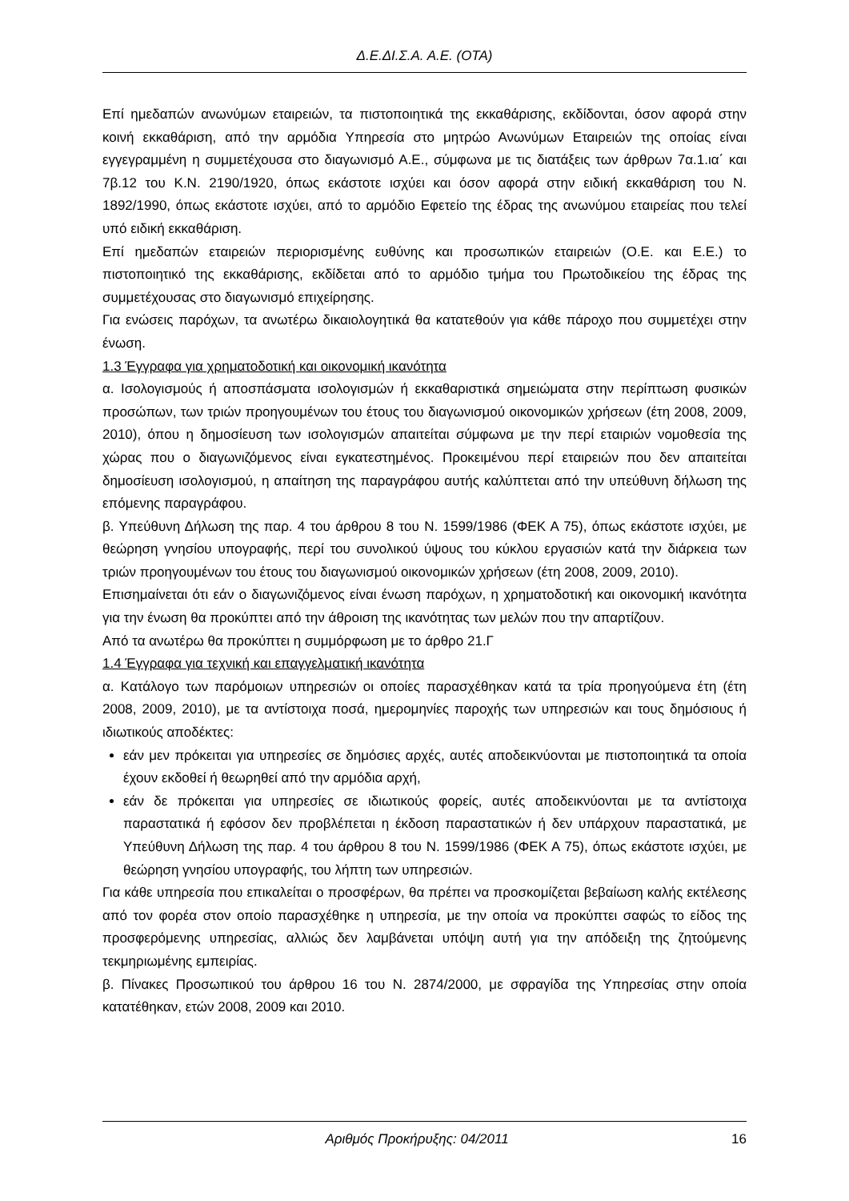Δ.Ε.ΔΙ.Σ.Α. Α.Ε. (ΟΤΑ)
Επί ημεδαπών ανωνύμων εταιρειών, τα πιστοποιητικά της εκκαθάρισης, εκδίδονται, όσον αφορά στην κοινή εκκαθάριση, από την αρμόδια Υπηρεσία στο μητρώο Ανωνύμων Εταιρειών της οποίας είναι εγγεγραμμένη η συμμετέχουσα στο διαγωνισμό Α.Ε., σύμφωνα με τις διατάξεις των άρθρων 7α.1.ια΄ και 7β.12 του Κ.Ν. 2190/1920, όπως εκάστοτε ισχύει και όσον αφορά στην ειδική εκκαθάριση του Ν. 1892/1990, όπως εκάστοτε ισχύει, από το αρμόδιο Εφετείο της έδρας της ανωνύμου εταιρείας που τελεί υπό ειδική εκκαθάριση.
Επί ημεδαπών εταιρειών περιορισμένης ευθύνης και προσωπικών εταιρειών (Ο.Ε. και Ε.Ε.) το πιστοποιητικό της εκκαθάρισης, εκδίδεται από το αρμόδιο τμήμα του Πρωτοδικείου της έδρας της συμμετέχουσας στο διαγωνισμό επιχείρησης.
Για ενώσεις παρόχων, τα ανωτέρω δικαιολογητικά θα κατατεθούν για κάθε πάροχο που συμμετέχει στην ένωση.
1.3 Έγγραφα για χρηματοδοτική και οικονομική ικανότητα
α. Ισολογισμούς ή αποσπάσματα ισολογισμών ή εκκαθαριστικά σημειώματα στην περίπτωση φυσικών προσώπων, των τριών προηγουμένων του έτους του διαγωνισμού οικονομικών χρήσεων (έτη 2008, 2009, 2010), όπου η δημοσίευση των ισολογισμών απαιτείται σύμφωνα με την περί εταιριών νομοθεσία της χώρας που ο διαγωνιζόμενος είναι εγκατεστημένος. Προκειμένου περί εταιρειών που δεν απαιτείται δημοσίευση ισολογισμού, η απαίτηση της παραγράφου αυτής καλύπτεται από την υπεύθυνη δήλωση της επόμενης παραγράφου.
β. Υπεύθυνη Δήλωση της παρ. 4 του άρθρου 8 του Ν. 1599/1986 (ΦΕΚ Α 75), όπως εκάστοτε ισχύει, με θεώρηση γνησίου υπογραφής, περί του συνολικού ύψους του κύκλου εργασιών κατά την διάρκεια των τριών προηγουμένων του έτους του διαγωνισμού οικονομικών χρήσεων (έτη 2008, 2009, 2010).
Επισημαίνεται ότι εάν ο διαγωνιζόμενος είναι ένωση παρόχων, η χρηματοδοτική και οικονομική ικανότητα για την ένωση θα προκύπτει από την άθροιση της ικανότητας των μελών που την απαρτίζουν.
Από τα ανωτέρω θα προκύπτει η συμμόρφωση με το άρθρο 21.Γ
1.4 Έγγραφα για τεχνική και επαγγελματική ικανότητα
α. Κατάλογο των παρόμοιων υπηρεσιών οι οποίες παρασχέθηκαν κατά τα τρία προηγούμενα έτη (έτη 2008, 2009, 2010), με τα αντίστοιχα ποσά, ημερομηνίες παροχής των υπηρεσιών και τους δημόσιους ή ιδιωτικούς αποδέκτες:
εάν μεν πρόκειται για υπηρεσίες σε δημόσιες αρχές, αυτές αποδεικνύονται με πιστοποιητικά τα οποία έχουν εκδοθεί ή θεωρηθεί από την αρμόδια αρχή,
εάν δε πρόκειται για υπηρεσίες σε ιδιωτικούς φορείς, αυτές αποδεικνύονται με τα αντίστοιχα παραστατικά ή εφόσον δεν προβλέπεται η έκδοση παραστατικών ή δεν υπάρχουν παραστατικά, με Υπεύθυνη Δήλωση της παρ. 4 του άρθρου 8 του Ν. 1599/1986 (ΦΕΚ Α 75), όπως εκάστοτε ισχύει, με θεώρηση γνησίου υπογραφής, του λήπτη των υπηρεσιών.
Για κάθε υπηρεσία που επικαλείται ο προσφέρων, θα πρέπει να προσκομίζεται βεβαίωση καλής εκτέλεσης από τον φορέα στον οποίο παρασχέθηκε η υπηρεσία, με την οποία να προκύπτει σαφώς το είδος της προσφερόμενης υπηρεσίας, αλλιώς δεν λαμβάνεται υπόψη αυτή για την απόδειξη της ζητούμενης τεκμηριωμένης εμπειρίας.
β. Πίνακες Προσωπικού του άρθρου 16 του Ν. 2874/2000, με σφραγίδα της Υπηρεσίας στην οποία κατατέθηκαν, ετών 2008, 2009 και 2010.
Αριθμός Προκήρυξης: 04/2011 16